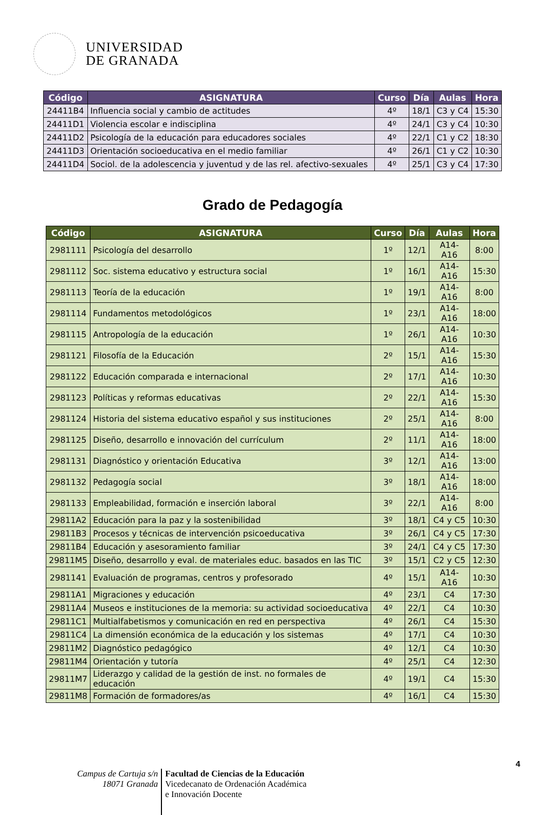UNIVERSIDAD
DE GRANADA
| Código | ASIGNATURA | Curso | Día | Aulas | Hora |
| --- | --- | --- | --- | --- | --- |
| 24411B4 | Influencia social y cambio de actitudes | 4º | 18/1 | C3 y C4 | 15:30 |
| 24411D1 | Violencia escolar e indisciplina | 4º | 24/1 | C3 y C4 | 10:30 |
| 24411D2 | Psicología de la educación para educadores sociales | 4º | 22/1 | C1 y C2 | 18:30 |
| 24411D3 | Orientación socioeducativa en el medio familiar | 4º | 26/1 | C1 y C2 | 10:30 |
| 24411D4 | Sociol. de la adolescencia y juventud y de las rel. afectivo-sexuales | 4º | 25/1 | C3 y C4 | 17:30 |
Grado de Pedagogía
| Código | ASIGNATURA | Curso | Día | Aulas | Hora |
| --- | --- | --- | --- | --- | --- |
| 2981111 | Psicología del desarrollo | 1º | 12/1 | A14-A16 | 8:00 |
| 2981112 | Soc. sistema educativo y estructura social | 1º | 16/1 | A14-A16 | 15:30 |
| 2981113 | Teoría de la educación | 1º | 19/1 | A14-A16 | 8:00 |
| 2981114 | Fundamentos metodológicos | 1º | 23/1 | A14-A16 | 18:00 |
| 2981115 | Antropología de la educación | 1º | 26/1 | A14-A16 | 10:30 |
| 2981121 | Filosofía de la Educación | 2º | 15/1 | A14-A16 | 15:30 |
| 2981122 | Educación comparada e internacional | 2º | 17/1 | A14-A16 | 10:30 |
| 2981123 | Políticas y reformas educativas | 2º | 22/1 | A14-A16 | 15:30 |
| 2981124 | Historia del sistema educativo español y sus instituciones | 2º | 25/1 | A14-A16 | 8:00 |
| 2981125 | Diseño, desarrollo e innovación del currículum | 2º | 11/1 | A14-A16 | 18:00 |
| 2981131 | Diagnóstico y orientación Educativa | 3º | 12/1 | A14-A16 | 13:00 |
| 2981132 | Pedagogía social | 3º | 18/1 | A14-A16 | 18:00 |
| 2981133 | Empleabilidad, formación e inserción laboral | 3º | 22/1 | A14-A16 | 8:00 |
| 29811A2 | Educación para la paz y la sostenibilidad | 3º | 18/1 | C4 y C5 | 10:30 |
| 29811B3 | Procesos y técnicas de intervención psicoeducativa | 3º | 26/1 | C4 y C5 | 17:30 |
| 29811B4 | Educación y asesoramiento familiar | 3º | 24/1 | C4 y C5 | 17:30 |
| 29811M5 | Diseño, desarrollo y eval. de materiales educ. basados en las TIC | 3º | 15/1 | C2 y C5 | 12:30 |
| 2981141 | Evaluación de programas, centros y profesorado | 4º | 15/1 | A14-A16 | 10:30 |
| 29811A1 | Migraciones y educación | 4º | 23/1 | C4 | 17:30 |
| 29811A4 | Museos e instituciones de la memoria: su actividad socioeducativa | 4º | 22/1 | C4 | 10:30 |
| 29811C1 | Multialfabetismos y comunicación en red en perspectiva | 4º | 26/1 | C4 | 15:30 |
| 29811C4 | La dimensión económica de la educación y los sistemas | 4º | 17/1 | C4 | 10:30 |
| 29811M2 | Diagnóstico pedagógico | 4º | 12/1 | C4 | 10:30 |
| 29811M4 | Orientación y tutoría | 4º | 25/1 | C4 | 12:30 |
| 29811M7 | Liderazgo y calidad de la gestión de inst. no formales de educación | 4º | 19/1 | C4 | 15:30 |
| 29811M8 | Formación de formadores/as | 4º | 16/1 | C4 | 15:30 |
4
Campus de Cartuja s/n
18071 Granada
Facultad de Ciencias de la Educación
Vicedecanato de Ordenación Académica
e Innovación Docente